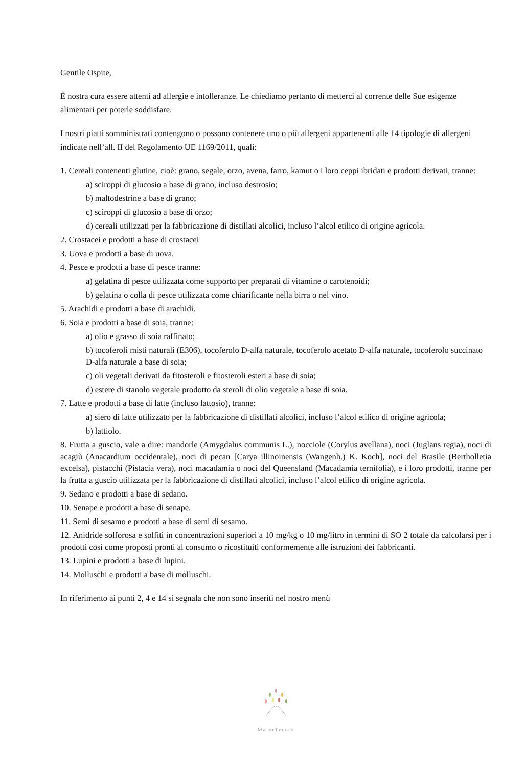Gentile Ospite,
È nostra cura essere attenti ad allergie e intolleranze. Le chiediamo pertanto di metterci al corrente delle Sue esigenze alimentari per poterle soddisfare.
I nostri piatti somministrati contengono o possono contenere uno o più allergeni appartenenti alle 14 tipologie di allergeni indicate nell’all. II del Regolamento UE 1169/2011, quali:
1. Cereali contenenti glutine, cioè: grano, segale, orzo, avena, farro, kamut o i loro ceppi ibridati e prodotti derivati, tranne:
a) sciroppi di glucosio a base di grano, incluso destrosio;
b) maltodestrine a base di grano;
c) sciroppi di glucosio a base di orzo;
d) cereali utilizzati per la fabbricazione di distillati alcolici, incluso l’alcol etilico di origine agricola.
2. Crostacei e prodotti a base di crostacei
3. Uova e prodotti a base di uova.
4. Pesce e prodotti a base di pesce tranne:
a) gelatina di pesce utilizzata come supporto per preparati di vitamine o carotenoidi;
b) gelatina o colla di pesce utilizzata come chiarificante nella birra o nel vino.
5. Arachidi e prodotti a base di arachidi.
6. Soia e prodotti a base di soia, tranne:
a) olio e grasso di soia raffinato;
b) tocoferoli misti naturali (E306), tocoferolo D-alfa naturale, tocoferolo acetato D-alfa naturale, tocoferolo succinato D-alfa naturale a base di soia;
c) oli vegetali derivati da fitosteroli e fitosteroli esteri a base di soia;
d) estere di stanolo vegetale prodotto da steroli di olio vegetale a base di soia.
7. Latte e prodotti a base di latte (incluso lattosio), tranne:
a) siero di latte utilizzato per la fabbricazione di distillati alcolici, incluso l’alcol etilico di origine agricola;
b) lattiolo.
8. Frutta a guscio, vale a dire: mandorle (Amygdalus communis L.), nocciole (Corylus avellana), noci (Juglans regia), noci di acagiù (Anacardium occidentale), noci di pecan [Carya illinoinensis (Wangenh.) K. Koch], noci del Brasile (Bertholletia excelsa), pistacchi (Pistacia vera), noci macadamia o noci del Queensland (Macadamia ternifolia), e i loro prodotti, tranne per la frutta a guscio utilizzata per la fabbricazione di distillati alcolici, incluso l’alcol etilico di origine agricola.
9. Sedano e prodotti a base di sedano.
10. Senape e prodotti a base di senape.
11. Semi di sesamo e prodotti a base di semi di sesamo.
12. Anidride solforosa e solfiti in concentrazioni superiori a 10 mg/kg o 10 mg/litro in termini di SO 2 totale da calcolarsi per i prodotti così come proposti pronti al consumo o ricostituiti conformemente alle istruzioni dei fabbricanti.
13. Lupini e prodotti a base di lupini.
14. Molluschi e prodotti a base di molluschi.
In riferimento ai punti 2, 4 e 14 si segnala che non sono inseriti nel nostro menù
MaterTerrae